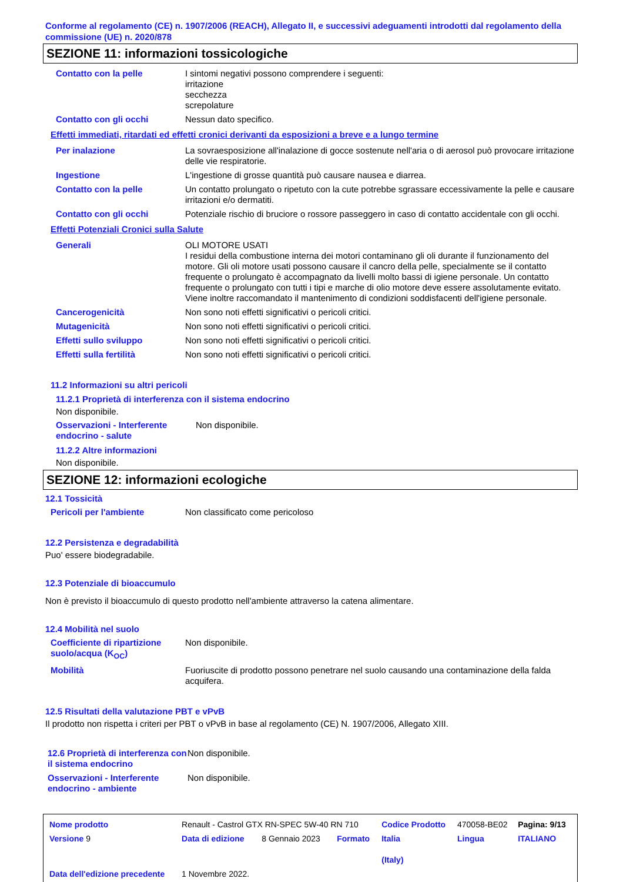Conforme al regolamento (CE) n. 1907/2006 (REACH), Allegato II, e successivi adeguamenti introdotti dal regolamento della commissione (UE) n. 2020/878
SEZIONE 11: informazioni tossicologiche
| Contatto con la pelle | I sintomi negativi possono comprendere i seguenti: irritazione secchezza screpolature |
| Contatto con gli occhi | Nessun dato specifico. |
Effetti immediati, ritardati ed effetti cronici derivanti da esposizioni a breve e a lungo termine
| Per inalazione | La sovraesposizione all'inalazione di gocce sostenute nell'aria o di aerosol può provocare irritazione delle vie respiratorie. |
| Ingestione | L'ingestione di grosse quantità può causare nausea e diarrea. |
| Contatto con la pelle | Un contatto prolungato o ripetuto con la cute potrebbe sgrassare eccessivamente la pelle e causare irritazioni e/o dermatiti. |
| Contatto con gli occhi | Potenziale rischio di bruciore o rossore passeggero in caso di contatto accidentale con gli occhi. |
Effetti Potenziali Cronici sulla Salute
| Generali | OLI MOTORE USATI I residui della combustione interna dei motori contaminano gli oli durante il funzionamento del motore. Gli oli motore usati possono causare il cancro della pelle, specialmente se il contatto frequente o prolungato è accompagnato da livelli molto bassi di igiene personale. Un contatto frequente o prolungato con tutti i tipi e marche di olio motore deve essere assolutamente evitato. Viene inoltre raccomandato il mantenimento di condizioni soddisfacenti dell'igiene personale. |
| Cancerogenicità | Non sono noti effetti significativi o pericoli critici. |
| Mutagenicità | Non sono noti effetti significativi o pericoli critici. |
| Effetti sullo sviluppo | Non sono noti effetti significativi o pericoli critici. |
| Effetti sulla fertilità | Non sono noti effetti significativi o pericoli critici. |
11.2 Informazioni su altri pericoli
11.2.1 Proprietà di interferenza con il sistema endocrino
Non disponibile.
| Osservazioni - Interferente endocrino - salute | Non disponibile. |
11.2.2 Altre informazioni
Non disponibile.
SEZIONE 12: informazioni ecologiche
12.1 Tossicità
| Pericoli per l'ambiente | Non classificato come pericoloso |
12.2 Persistenza e degradabilità
Puo' essere biodegradabile.
12.3 Potenziale di bioaccumulo
Non è previsto il bioaccumulo di questo prodotto nell'ambiente attraverso la catena alimentare.
12.4 Mobilità nel suolo
| Coefficiente di ripartizione suolo/acqua (K<sub>OC</sub>) | Non disponibile. |
| Mobilità | Fuoriuscite di prodotto possono penetrare nel suolo causando una contaminazione della falda acquifera. |
12.5 Risultati della valutazione PBT e vPvB
Il prodotto non rispetta i criteri per PBT o vPvB in base al regolamento (CE) N. 1907/2006, Allegato XIII.
| 12.6 Proprietà di interferenza con il sistema endocrino | Non disponibile. |
| Osservazioni - Interferente endocrino - ambiente | Non disponibile. |
| Nome prodotto | Renault - Castrol GTX RN-SPEC 5W-40 RN 710 | | | Codice Prodotto | 470058-BE02 | Pagina: 9/13 |
| Versione 9 | Data di edizione | 8 Gennaio 2023 | Formato | Italia (Italy) | Lingua | ITALIANO |
| Data dell'edizione precedente | 1 Novembre 2022. | | | | | |